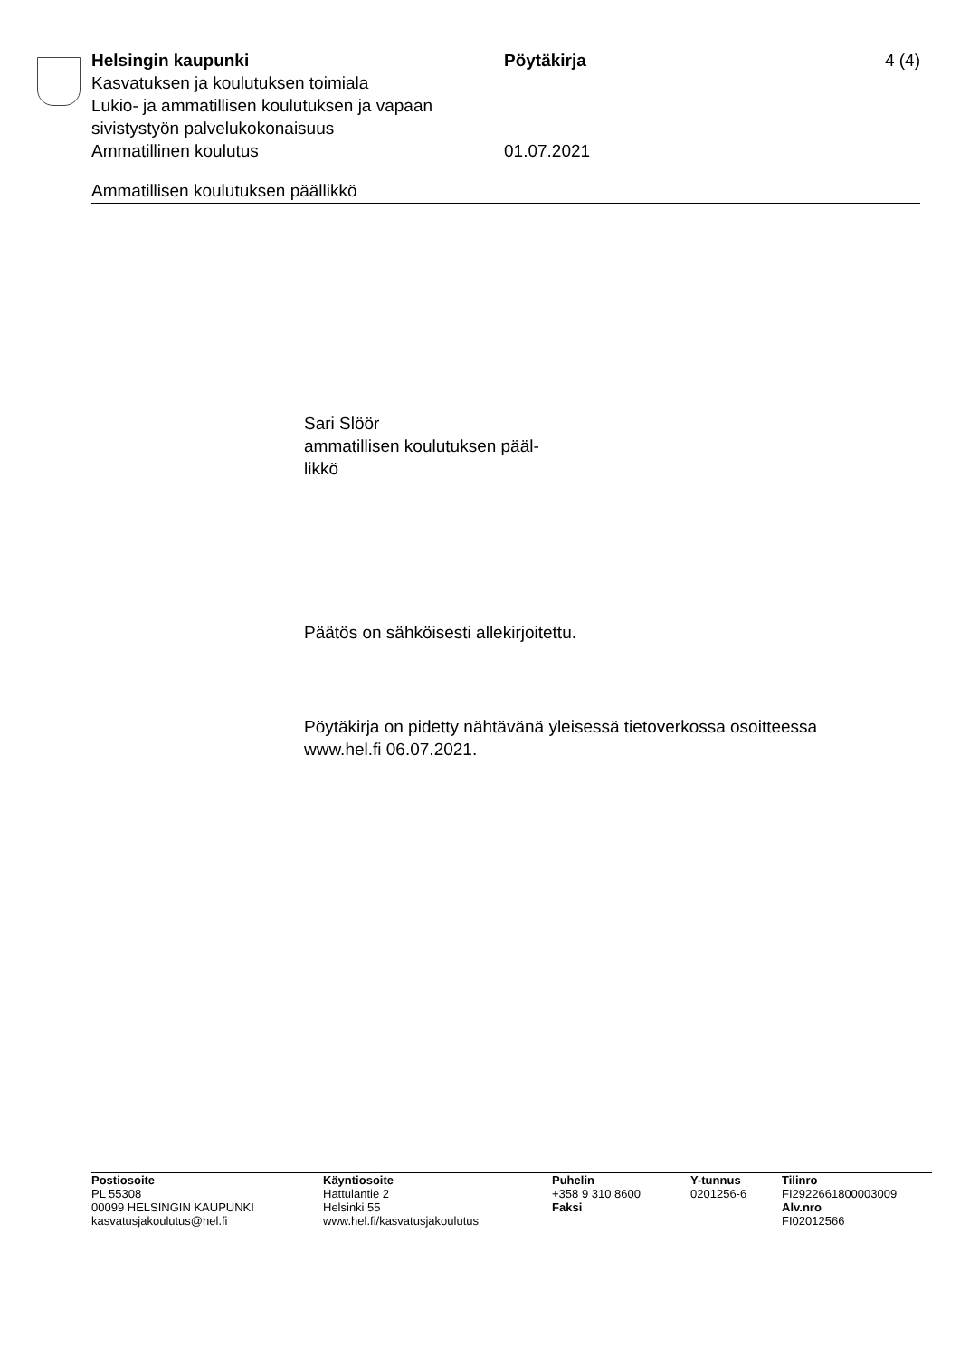Helsingin kaupunki Pöytäkirja 4 (4)
Kasvatuksen ja koulutuksen toimiala
Lukio- ja ammatillisen koulutuksen ja vapaan
sivistystyön palvelukokonaisuus
Ammatillinen koulutus 01.07.2021
Ammatillisen koulutuksen päällikkö
Sari Slöör
ammatillisen koulutuksen pääl-
likkö
Päätös on sähköisesti allekirjoitettu.
Pöytäkirja on pidetty nähtävänä yleisessä tietoverkossa osoitteessa
www.hel.fi 06.07.2021.
| Postiosoite | Käyntiosoite | Puhelin | Y-tunnus | Tilinro |
| --- | --- | --- | --- | --- |
| PL 55308 | Hattulantie 2 | +358 9 310 8600 | 0201256-6 | FI2922661800003009 |
| 00099 HELSINGIN KAUPUNKI | Helsinki 55 | Faksi | | Alv.nro |
| kasvatusjakoulutus@hel.fi | www.hel.fi/kasvatusjakoulutus | | | FI02012566 |